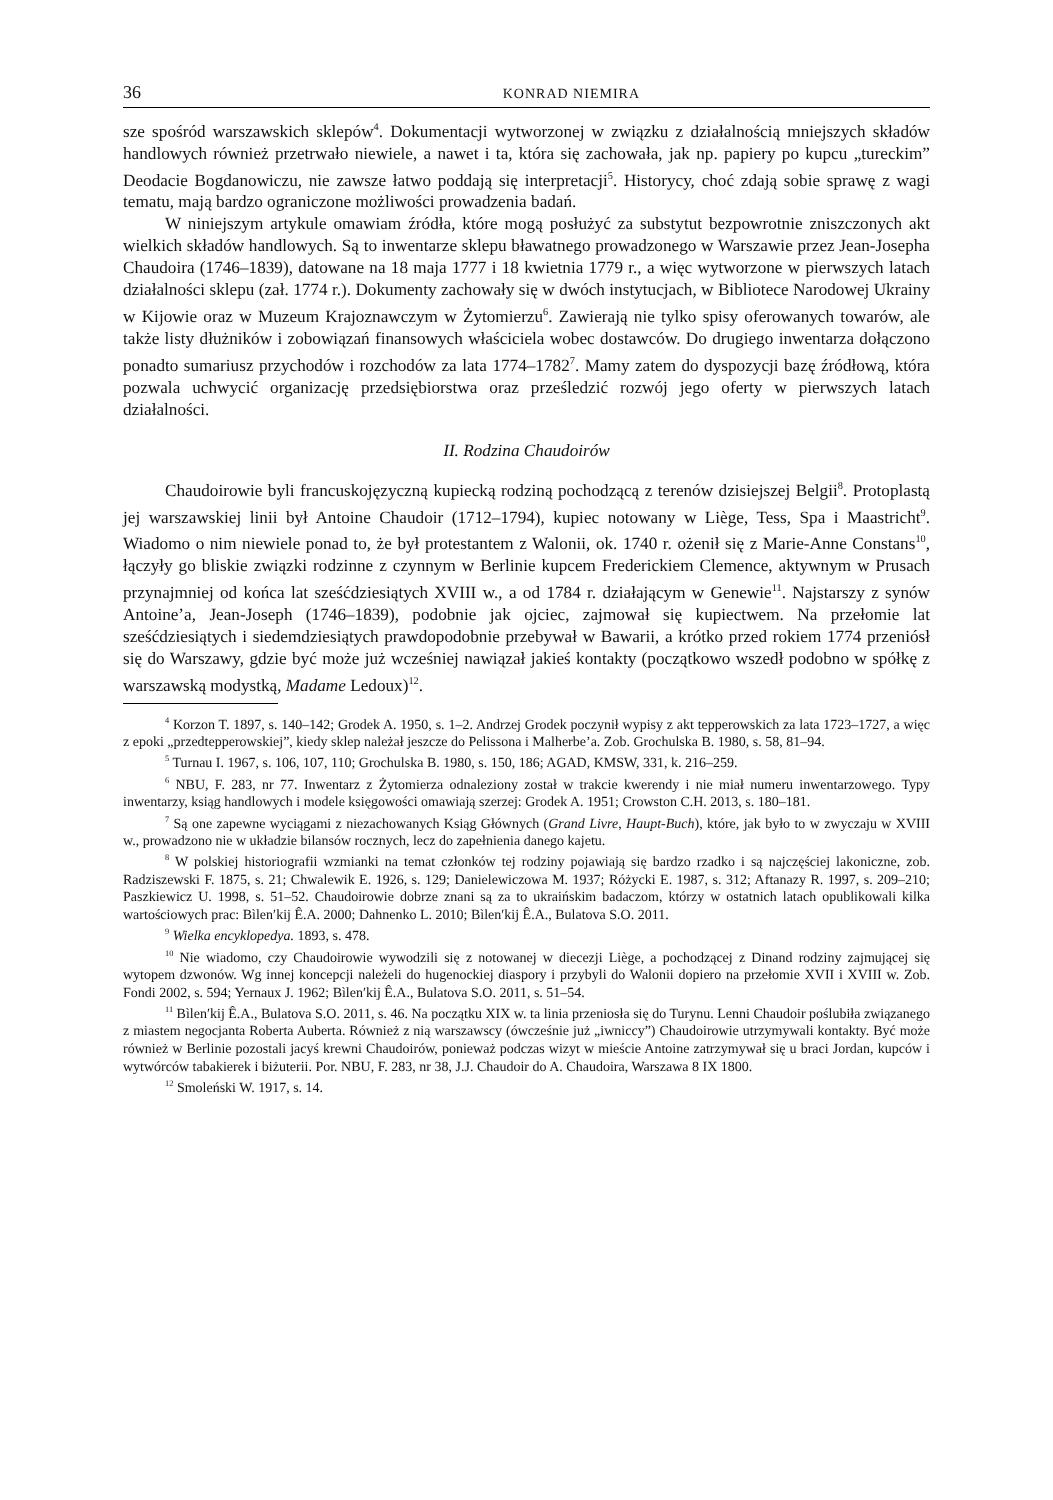36 KONRAD NIEMIRA
sze spośród warszawskich sklepów<sup>4</sup>. Dokumentacji wytworzonej w związku z działalnością mniejszych składów handlowych również przetrwało niewiele, a nawet i ta, która się zachowała, jak np. papiery po kupcu „tureckim” Deodacie Bogdanowiczu, nie zawsze łatwo poddają się interpretacji<sup>5</sup>. Historycy, choć zdają sobie sprawę z wagi tematu, mają bardzo ograniczone możliwości prowadzenia badań.
W niniejszym artykule omawiam źródła, które mogą posłużyć za substytut bezpowrotnie zniszczonych akt wielkich składów handlowych. Są to inwentarze sklepu bławatnego prowadzonego w Warszawie przez Jean-Josepha Chaudoira (1746–1839), datowane na 18 maja 1777 i 18 kwietnia 1779 r., a więc wytworzone w pierwszych latach działalności sklepu (zał. 1774 r.). Dokumenty zachowały się w dwóch instytucjach, w Bibliotece Narodowej Ukrainy w Kijowie oraz w Muzeum Krajoznawczym w Żytomierzu<sup>6</sup>. Zawierają nie tylko spisy oferowanych towarów, ale także listy dłużników i zobowiązań finansowych właściciela wobec dostawców. Do drugiego inwentarza dołączono ponadto sumariusz przychodów i rozchodów za lata 1774–1782<sup>7</sup>. Mamy zatem do dyspozycji bazę źródłową, która pozwala uchwycić organizację przedsiębiorstwa oraz prześledzić rozwój jego oferty w pierwszych latach działalności.
II. Rodzina Chaudoirów
Chaudoirowie byli francuskojęzyczną kupiecką rodziną pochodzącą z terenów dzisiejszej Belgii<sup>8</sup>. Protoplastą jej warszawskiej linii był Antoine Chaudoir (1712–1794), kupiec notowany w Liège, Tess, Spa i Maastricht<sup>9</sup>. Wiadomo o nim niewiele ponad to, że był protestantem z Walonii, ok. 1740 r. ożenił się z Marie-Anne Constans<sup>10</sup>, łączyły go bliskie związki rodzinne z czynnym w Berlinie kupcem Frederickiem Clemence, aktywnym w Prusach przynajmniej od końca lat sześćdziesiątych XVIII w., a od 1784 r. działającym w Genewie<sup>11</sup>. Najstarszy z synów Antoine’a, Jean-Joseph (1746–1839), podobnie jak ojciec, zajmował się kupiectwem. Na przełomie lat sześćdziesiątych i siedemdziesiątych prawdopodobnie przebywał w Bawarii, a krótko przed rokiem 1774 przeniósł się do Warszawy, gdzie być może już wcześniej nawiązał jakieś kontakty (początkowo wszedł podobno w spółkę z warszawską modystką, Madame Ledoux)<sup>12</sup>.
<sup>4</sup> Korzon T. 1897, s. 140–142; Grodek A. 1950, s. 1–2. Andrzej Grodek poczynił wypisy z akt tepperowskich za lata 1723–1727, a więc z epoki „przedtepperowskiej”, kiedy sklep należał jeszcze do Pelissona i Malherbe’a. Zob. Grochulska B. 1980, s. 58, 81–94.
<sup>5</sup> Turnau I. 1967, s. 106, 107, 110; Grochulska B. 1980, s. 150, 186; AGAD, KMSW, 331, k. 216–259.
<sup>6</sup> NBU, F. 283, nr 77. Inwentarz z Żytomierza odnaleziony został w trakcie kwerendy i nie miał numeru inwentarzowego. Typy inwentarzy, ksiąg handlowych i modele księgowości omawiają szerzej: Grodek A. 1951; Crowston C.H. 2013, s. 180–181.
<sup>7</sup> Są one zapewne wyciągami z niezachowanych Ksiąg Głównych (Grand Livre, Haupt-Buch), które, jak było to w zwyczaju w XVIII w., prowadzono nie w układzie bilansów rocznych, lecz do zapełnienia danego kajetu.
<sup>8</sup> W polskiej historiografii wzmianki na temat członków tej rodziny pojawiają się bardzo rzadko i są najczęściej lakoniczne, zob. Radziszewski F. 1875, s. 21; Chwalewik E. 1926, s. 129; Danielewiczowa M. 1937; Różycki E. 1987, s. 312; Aftanazy R. 1997, s. 209–210; Paszkiewicz U. 1998, s. 51–52. Chaudoirowie dobrze znani są za to ukraińskim badaczom, którzy w ostatnich latach opublikowali kilka wartościowych prac: Bìlen′kij Ê.A. 2000; Dahnenko L. 2010; Bìlen′kij Ê.A., Bulatova S.O. 2011.
<sup>9</sup> Wielka encyklopedya. 1893, s. 478.
<sup>10</sup> Nie wiadomo, czy Chaudoirowie wywodzili się z notowanej w diecezji Liège, a pochodzącej z Dinand rodziny zajmującej się wytopem dzwonów. Wg innej koncepcji należeli do hugenockiej diaspory i przybyli do Walonii dopiero na przełomie XVII i XVIII w. Zob. Fondi 2002, s. 594; Yernaux J. 1962; Bìlen′kij Ê.A., Bulatova S.O. 2011, s. 51–54.
<sup>11</sup> Bìlen′kij Ê.A., Bulatova S.O. 2011, s. 46. Na początku XIX w. ta linia przeniosła się do Turynu. Lenni Chaudoir poślubiła związanego z miastem negocjanta Roberta Auberta. Również z nią warszawscy (ówcześnie już „iwniccy”) Chaudoirowie utrzymywali kontakty. Być może również w Berlinie pozostali jacyś krewni Chaudoirów, ponieważ podczas wizyt w mieście Antoine zatrzymywał się u braci Jordan, kupców i wytwórców tabakierek i biżuterii. Por. NBU, F. 283, nr 38, J.J. Chaudoir do A. Chaudoira, Warszawa 8 IX 1800.
<sup>12</sup> Smoleński W. 1917, s. 14.